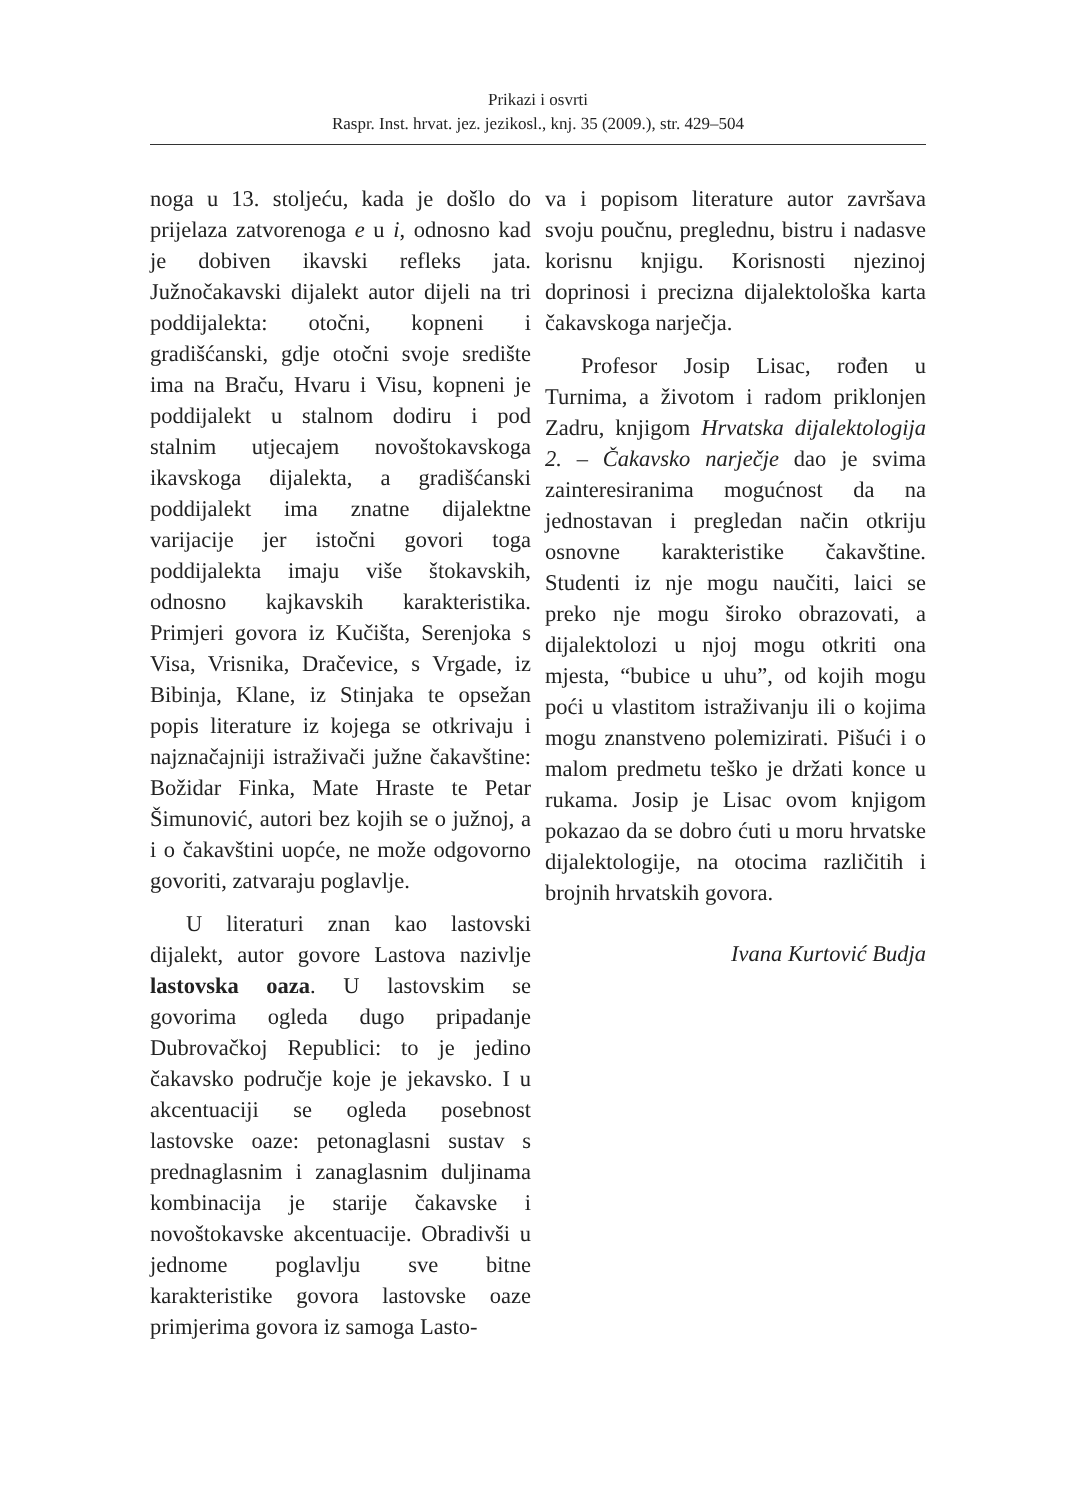Prikazi i osvrti
Raspr. Inst. hrvat. jez. jezikosl., knj. 35 (2009.), str. 429–504
noga u 13. stoljeću, kada je došlo do prijelaza zatvorenoga e u i, odnosno kad je dobiven ikavski refleks jata. Južnočakavski dijalekt autor dijeli na tri poddijalekta: otočni, kopneni i gradišćanski, gdje otočni svoje središte ima na Braču, Hvaru i Visu, kopneni je poddijalekt u stalnom dodiru i pod stalnim utjecajem novoštokavskoga ikavskoga dijalekta, a gradišćanski poddijalekt ima znatne dijalektne varijacije jer istočni govori toga poddijalekta imaju više štokavskih, odnosno kajkavskih karakteristika. Primjeri govora iz Kučišta, Serenjoka s Visa, Vrisnika, Dračevice, s Vrgade, iz Bibinja, Klane, iz Stinjaka te opsežan popis literature iz kojega se otkrivaju i najznačajniji istraživači južne čakavštine: Božidar Finka, Mate Hraste te Petar Šimunović, autori bez kojih se o južnoj, a i o čakavštini uopće, ne može odgovorno govoriti, zatvaraju poglavlje.
U literaturi znan kao lastovski dijalekt, autor govore Lastova nazivlje lastovska oaza. U lastovskim se govorima ogleda dugo pripadanje Dubrovačkoj Republici: to je jedino čakavsko područje koje je jekavsko. I u akcentuaciji se ogleda posebnost lastovske oaze: petonaglasni sustav s prednaglasnim i zanaglasnim duljinama kombinacija je starije čakavske i novoštokavske akcentuacije. Obradivši u jednome poglavlju sve bitne karakteristike govora lastovske oaze primjerima govora iz samoga Lasto-
va i popisom literature autor završava svoju poučnu, preglednu, bistru i nadasve korisnu knjigu. Korisnosti njezinoj doprinosi i precizna dijalektološka karta čakavskoga narječja.
Profesor Josip Lisac, rođen u Turnima, a životom i radom priklonjen Zadru, knjigom Hrvatska dijalektologija 2. – Čakavsko narječje dao je svima zainteresiranima mogućnost da na jednostavan i pregledan način otkriju osnovne karakteristike čakavštine. Studenti iz nje mogu naučiti, laici se preko nje mogu široko obrazovati, a dijalektolozi u njoj mogu otkriti ona mjesta, “bubice u uhu”, od kojih mogu poći u vlastitom istraživanju ili o kojima mogu znanstveno polemizirati. Pišući i o malom predmetu teško je držati konce u rukama. Josip je Lisac ovom knjigom pokazao da se dobro ćuti u moru hrvatske dijalektologije, na otocima različitih i brojnih hrvatskih govora.
Ivana Kurtović Budja